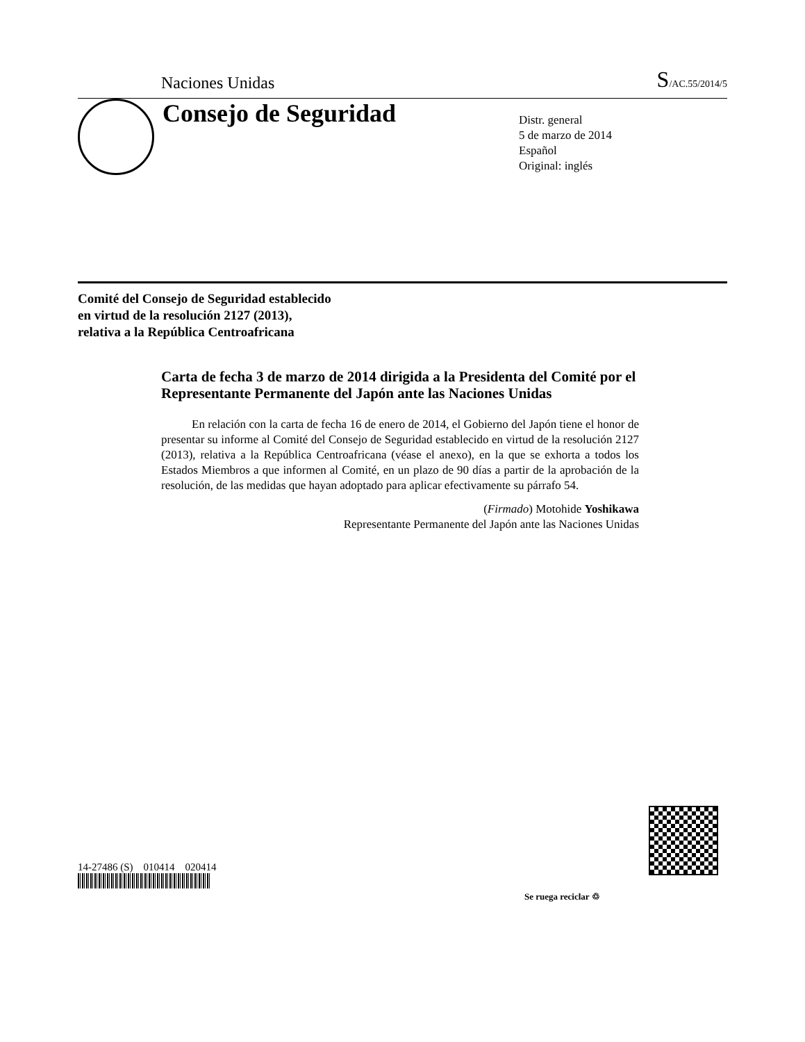Naciones Unidas S/AC.55/2014/5
Consejo de Seguridad
Distr. general
5 de marzo de 2014
Español
Original: inglés
Comité del Consejo de Seguridad establecido
en virtud de la resolución 2127 (2013),
relativa a la República Centroafricana
Carta de fecha 3 de marzo de 2014 dirigida a la Presidenta del Comité por el Representante Permanente del Japón ante las Naciones Unidas
En relación con la carta de fecha 16 de enero de 2014, el Gobierno del Japón tiene el honor de presentar su informe al Comité del Consejo de Seguridad establecido en virtud de la resolución 2127 (2013), relativa a la República Centroafricana (véase el anexo), en la que se exhorta a todos los Estados Miembros a que informen al Comité, en un plazo de 90 días a partir de la aprobación de la resolución, de las medidas que hayan adoptado para aplicar efectivamente su párrafo 54.
(Firmado) Motohide Yoshikawa
Representante Permanente del Japón ante las Naciones Unidas
14-27486 (S) 010414 020414
Se ruega reciclar ♲